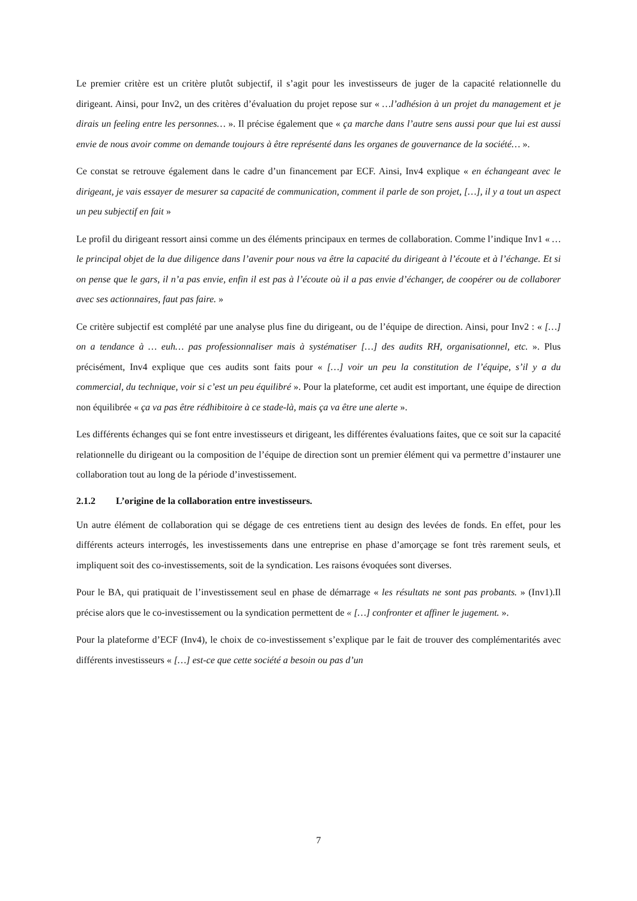Le premier critère est un critère plutôt subjectif, il s’agit pour les investisseurs de juger de la capacité relationnelle du dirigeant. Ainsi, pour Inv2, un des critères d’évaluation du projet repose sur « …l’adhésion à un projet du management et je dirais un feeling entre les personnes… ». Il précise également que « ça marche dans l’autre sens aussi pour que lui est aussi envie de nous avoir comme on demande toujours à être représenté dans les organes de gouvernance de la société… ».
Ce constat se retrouve également dans le cadre d’un financement par ECF. Ainsi, Inv4 explique « en échangeant avec le dirigeant, je vais essayer de mesurer sa capacité de communication, comment il parle de son projet, […], il y a tout un aspect un peu subjectif en fait »
Le profil du dirigeant ressort ainsi comme un des éléments principaux en termes de collaboration. Comme l’indique Inv1 « … le principal objet de la due diligence dans l’avenir pour nous va être la capacité du dirigeant à l’écoute et à l’échange. Et si on pense que le gars, il n’a pas envie, enfin il est pas à l’écoute où il a pas envie d’échanger, de coopérer ou de collaborer avec ses actionnaires, faut pas faire. »
Ce critère subjectif est complété par une analyse plus fine du dirigeant, ou de l’équipe de direction. Ainsi, pour Inv2 : « […] on a tendance à … euh… pas professionnaliser mais à systématiser […] des audits RH, organisationnel, etc. ». Plus précisément, Inv4 explique que ces audits sont faits pour « […] voir un peu la constitution de l’équipe, s’il y a du commercial, du technique, voir si c’est un peu équilibré ». Pour la plateforme, cet audit est important, une équipe de direction non équilibrée « ça va pas être rédhibitoire à ce stade-là, mais ça va être une alerte ».
Les différents échanges qui se font entre investisseurs et dirigeant, les différentes évaluations faites, que ce soit sur la capacité relationnelle du dirigeant ou la composition de l’équipe de direction sont un premier élément qui va permettre d’instaurer une collaboration tout au long de la période d’investissement.
2.1.2 L’origine de la collaboration entre investisseurs.
Un autre élément de collaboration qui se dégage de ces entretiens tient au design des levées de fonds. En effet, pour les différents acteurs interrogés, les investissements dans une entreprise en phase d’amorçage se font très rarement seuls, et impliquent soit des co-investissements, soit de la syndication. Les raisons évoquées sont diverses.
Pour le BA, qui pratiquait de l’investissement seul en phase de démarrage « les résultats ne sont pas probants. » (Inv1).Il précise alors que le co-investissement ou la syndication permettent de « […] confronter et affiner le jugement. ».
Pour la plateforme d’ECF (Inv4), le choix de co-investissement s’explique par le fait de trouver des complémentarités avec différents investisseurs « […] est-ce que cette société a besoin ou pas d’un
7